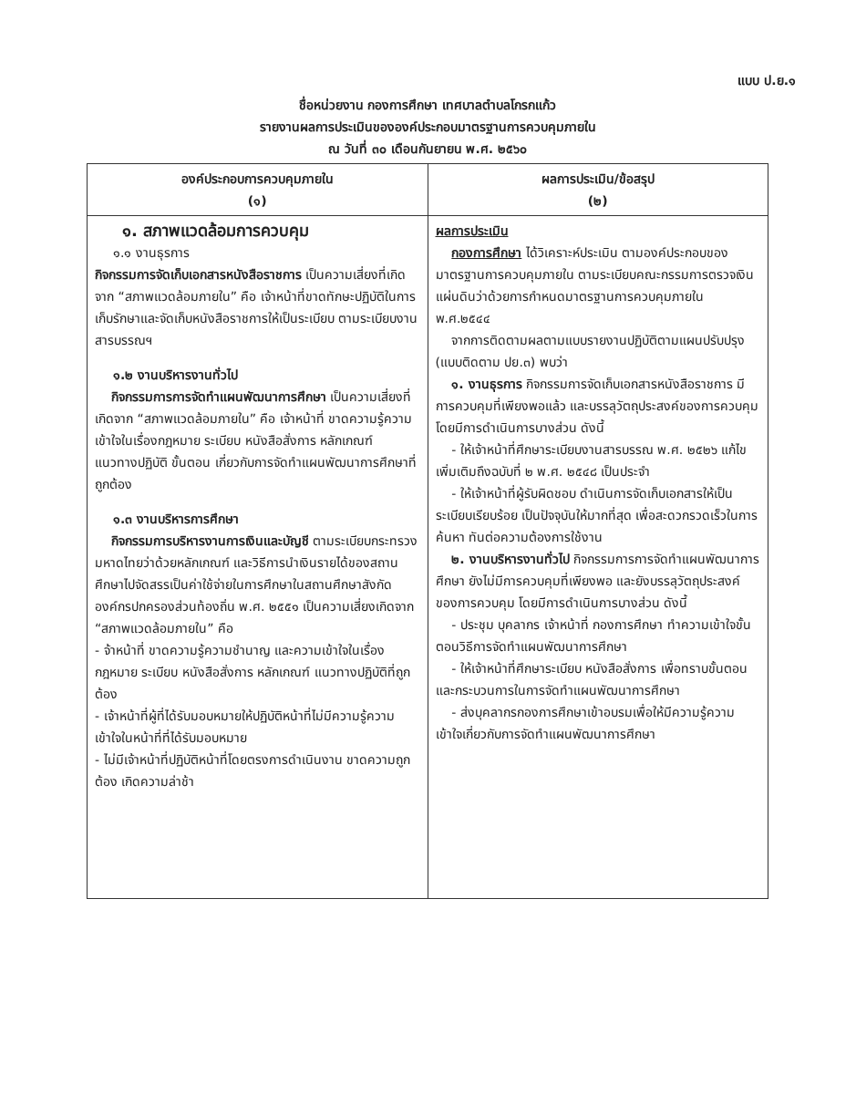แบบ ป.ย.๑
ชื่อหน่วยงาน กองการศึกษา เทศบาลตำบลโกรกแก้ว
รายงานผลการประเมินขององค์ประกอบมาตรฐานการควบคุมภายใน
ณ วันที่ ๓๐ เดือนกันยายน พ.ศ. ๒๕๖๐
| องค์ประกอบการควบคุมภายใน (๑) | ผลการประเมิน/ข้อสรุป (๒) |
| --- | --- |
| ๑. สภาพแวดล้อมการควบคุม ๑.๑ งานธุรการ กิจกรรมการจัดเก็บเอกสารหนังสือราชการ เป็นความเสี่ยงที่เกิดจาก “สภาพแวดล้อมภายใน” คือ เจ้าหน้าที่ขาดทักษะปฏิบัติในการเก็บรักษาและจัดเก็บหนังสือราชการให้เป็นระเบียบ ตามระเบียบงานสารบรรณฯ ๑.๒ งานบริหารงานทั่วไป กิจกรรมการการจัดทำแผนพัฒนาการศึกษา เป็นความเสี่ยงที่เกิดจาก “สภาพแวดล้อมภายใน” คือ เจ้าหน้าที่ ขาดความรู้ความเข้าใจในเรื่องกฎหมาย ระเบียบ หนังสือสั่งการ หลักเกณฑ์ แนวทางปฏิบัติ ขั้นตอน เกี่ยวกับการจัดทำแผนพัฒนาการศึกษาที่ถูกต้อง ๑.๓ งานบริหารการศึกษา กิจกรรมการบริหารงานการเงินและบัญชี ตามระเบียบกระทรวงมหาดไทยว่าด้วยหลักเกณฑ์ และวิธีการนำเงินรายได้ของสถานศึกษาไปจัดสรรเป็นค่าใช้จ่ายในการศึกษาในสถานศึกษาสังกัดองค์กรปกครองส่วนท้องถิ่น พ.ศ. ๒๕๕๑ เป็นความเสี่ยงเกิดจาก “สภาพแวดล้อมภายใน” คือ - จ้าหน้าที่ ขาดความรู้ความชำนาญ และความเข้าใจในเรื่องกฎหมาย ระเบียบ หนังสือสั่งการ หลักเกณฑ์ แนวทางปฏิบัติที่ถูกต้อง - เจ้าหน้าที่ผู้ที่ได้รับมอบหมายให้ปฏิบัติหน้าที่ไม่มีความรู้ความเข้าใจในหน้าที่ที่ได้รับมอบหมาย - ไม่มีเจ้าหน้าที่ปฏิบัติหน้าที่โดยตรงการดำเนินงาน ขาดความถูกต้อง เกิดความล่าช้า | ผลการประเมิน กองการศึกษา ได้วิเคราะห์ประเมิน ตามองค์ประกอบของมาตรฐานการควบคุมภายใน ตามระเบียบคณะกรรมการตรวจเงินแผ่นดินว่าด้วยการกำหนดมาตรฐานการควบคุมภายใน พ.ศ.๒๕๔๔ จากการติดตามผลตามแบบรายงานปฏิบัติตามแผนปรับปรุง (แบบติดตาม ปย.๓) พบว่า ๑. งานธุรการ กิจกรรมการจัดเก็บเอกสารหนังสือราชการ มีการควบคุมที่เพียงพอแล้ว และบรรลุวัตถุประสงค์ของการควบคุม โดยมีการดำเนินการบางส่วน ดังนี้ - ให้เจ้าหน้าที่ศึกษาระเบียบงานสารบรรณ พ.ศ. ๒๕๒๖ แก้ไขเพิ่มเติมถึงฉบับที่ ๒ พ.ศ. ๒๕๔๘ เป็นประจำ - ให้เจ้าหน้าที่ผู้รับผิดชอบ ดำเนินการจัดเก็บเอกสารให้เป็นระเบียบเรียบร้อย เป็นปัจจุบันให้มากที่สุด เพื่อสะดวกรวดเร็วในการค้นหา ทันต่อความต้องการใช้งาน ๒. งานบริหารงานทั่วไป กิจกรรมการการจัดทำแผนพัฒนาการศึกษา ยังไม่มีการควบคุมที่เพียงพอ และยังบรรลุวัตถุประสงค์ของการควบคุม โดยมีการดำเนินการบางส่วน ดังนี้ - ประชุม บุคลากร เจ้าหน้าที่ กองการศึกษา ทำความเข้าใจขั้นตอนวิธีการจัดทำแผนพัฒนาการศึกษา - ให้เจ้าหน้าที่ศึกษาระเบียบ หนังสือสั่งการ เพื่อทราบขั้นตอนและกระบวนการในการจัดทำแผนพัฒนาการศึกษา - ส่งบุคลากรกองการศึกษาเข้าอบรมเพื่อให้มีความรู้ความเข้าใจเกี่ยวกับการจัดทำแผนพัฒนาการศึกษา |